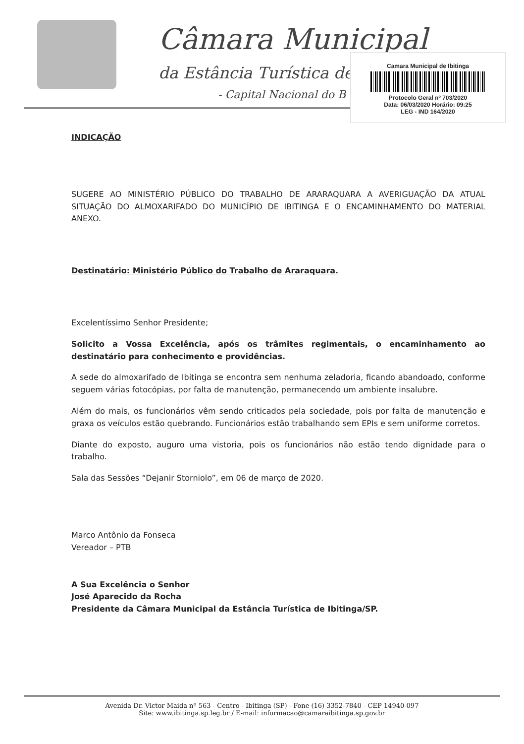Câmara Municipal
da Estância Turística de
- Capital Nacional do B
Camara Municipal de Ibitinga
Protocolo Geral nº 703/2020
Data: 06/03/2020 Horário: 09:25
LEG - IND 164/2020
INDICAÇÃO
SUGERE AO MINISTÉRIO PÚBLICO DO TRABALHO DE ARARAQUARA A AVERIGUAÇÃO DA ATUAL SITUAÇÃO DO ALMOXARIFADO DO MUNICÍPIO DE IBITINGA E O ENCAMINHAMENTO DO MATERIAL ANEXO.
Destinatário: Ministério Público do Trabalho de Araraquara.
Excelentíssimo Senhor Presidente;
Solicito a Vossa Excelência, após os trâmites regimentais, o encaminhamento ao destinatário para conhecimento e providências.
A sede do almoxarifado de Ibitinga se encontra sem nenhuma zeladoria, ficando abandoado, conforme seguem várias fotocópias, por falta de manutenção, permanecendo um ambiente insalubre.
Além do mais, os funcionários vêm sendo criticados pela sociedade, pois por falta de manutenção e graxa os veículos estão quebrando. Funcionários estão trabalhando sem EPIs e sem uniforme corretos.
Diante do exposto, auguro uma vistoria, pois os funcionários não estão tendo dignidade para o trabalho.
Sala das Sessões “Dejanir Storniolo”, em 06 de março de 2020.
Marco Antônio da Fonseca
Vereador – PTB
A Sua Excelência o Senhor
José Aparecido da Rocha
Presidente da Câmara Municipal da Estância Turística de Ibitinga/SP.
Avenida Dr. Victor Maida nº 563 - Centro - Ibitinga (SP) - Fone (16) 3352-7840 - CEP 14940-097
Site: www.ibitinga.sp.leg.br / E-mail: informacao@camaraibitinga.sp.gov.br